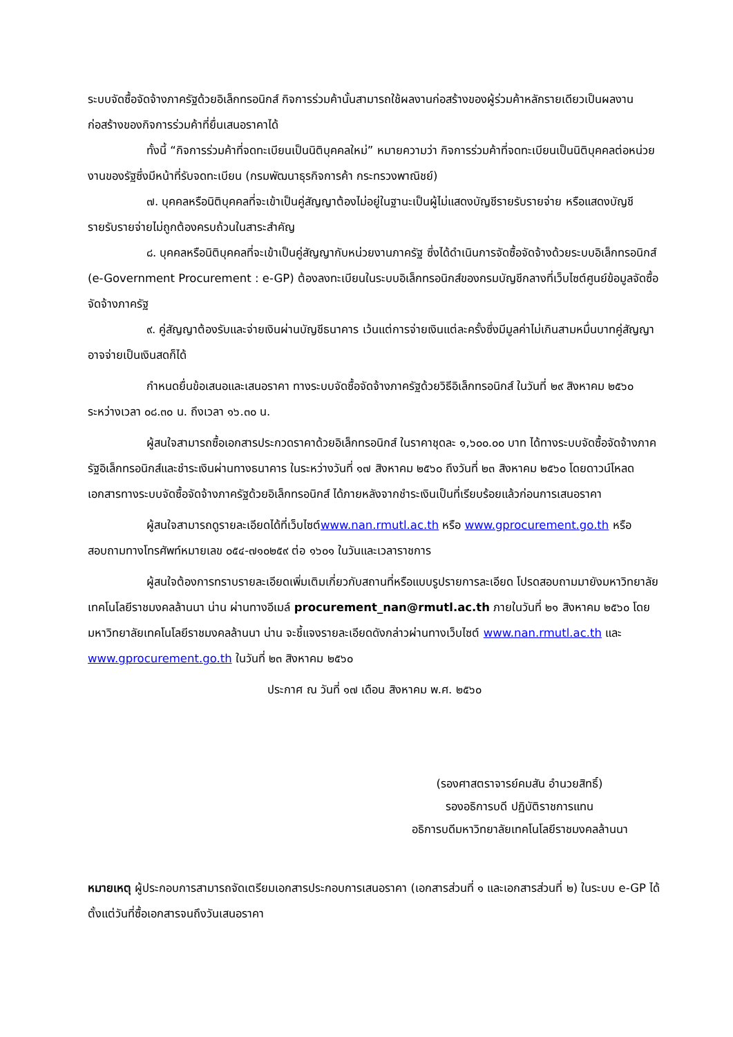ระบบจัดซื้อจัดจ้างภาครัฐด้วยอิเล็กทรอนิกส์ กิจการร่วมค้านั้นสามารถใช้ผลงานก่อสร้างของผู้ร่วมค้าหลักรายเดียวเป็นผลงานก่อสร้างของกิจการร่วมค้าที่ยื่นเสนอราคาได้
ทั้งนี้ “กิจการร่วมค้าที่จดทะเบียนเป็นนิติบุคคลใหม่” หมายความว่า กิจการร่วมค้าที่จดทะเบียนเป็นนิติบุคคลต่อหน่วยงานของรัฐซึ่งมีหน้าที่รับจดทะเบียน (กรมพัฒนาธุรกิจการค้า กระทรวงพาณิชย์)
๗. บุคคลหรือนิติบุคคลที่จะเข้าเป็นคู่สัญญาต้องไม่อยู่ในฐานะเป็นผู้ไม่แสดงบัญชีรายรับรายจ่าย หรือแสดงบัญชีรายรับรายจ่ายไม่ถูกต้องครบถ้วนในสาระสำคัญ
๘. บุคคลหรือนิติบุคคลที่จะเข้าเป็นคู่สัญญากับหน่วยงานภาครัฐ ซึ่งได้ดำเนินการจัดซื้อจัดจ้างด้วยระบบอิเล็กทรอนิกส์ (e-Government Procurement : e-GP) ต้องลงทะเบียนในระบบอิเล็กทรอนิกส์ของกรมบัญชีกลางที่เว็บไซต์ศูนย์ข้อมูลจัดซื้อจัดจ้างภาครัฐ
๙. คู่สัญญาต้องรับและจ่ายเงินผ่านบัญชีธนาคาร เว้นแต่การจ่ายเงินแต่ละครั้งซึ่งมีมูลค่าไม่เกินสามหมื่นบาทคู่สัญญาอาจจ่ายเป็นเงินสดก็ได้
กำหนดยื่นข้อเสนอและเสนอราคา ทางระบบจัดซื้อจัดจ้างภาครัฐด้วยวิธีอิเล็กทรอนิกส์ ในวันที่ ๒๙ สิงหาคม ๒๕๖๐ ระหว่างเวลา ๐๘.๓๐ น. ถึงเวลา ๑๖.๓๐ น.
ผู้สนใจสามารถซื้อเอกสารประกวดราคาด้วยอิเล็กทรอนิกส์ ในราคาชุดละ ๑,๖๐๐.๐๐ บาท ได้ทางระบบจัดซื้อจัดจ้างภาครัฐอิเล็กทรอนิกส์และชำระเงินผ่านทางธนาคาร ในระหว่างวันที่ ๑๗ สิงหาคม ๒๕๖๐ ถึงวันที่ ๒๓ สิงหาคม ๒๕๖๐ โดยดาวน์โหลดเอกสารทางระบบจัดซื้อจัดจ้างภาครัฐด้วยอิเล็กทรอนิกส์ ได้ภายหลังจากชำระเงินเป็นที่เรียบร้อยแล้วก่อนการเสนอราคา
ผู้สนใจสามารถดูรายละเอียดได้ที่เว็บไซต์www.nan.rmutl.ac.th หรือ www.gprocurement.go.th หรือสอบถามทางโทรศัพท์หมายเลข ๐๕๔-๗๑๐๒๕๙ ต่อ ๑๖๐๑ ในวันและเวลาราชการ
ผู้สนใจต้องการทราบรายละเอียดเพิ่มเติมเกี่ยวกับสถานที่หรือแบบรูปรายการละเอียด โปรดสอบถามมายังมหาวิทยาลัยเทคโนโลยีราชมงคลล้านนา น่าน ผ่านทางอีเมล์ procurement_nan@rmutl.ac.th ภายในวันที่ ๒๑ สิงหาคม ๒๕๖๐ โดยมหาวิทยาลัยเทคโนโลยีราชมงคลล้านนา น่าน จะชี้แจงรายละเอียดดังกล่าวผ่านทางเว็บไซต์ www.nan.rmutl.ac.th และ www.gprocurement.go.th ในวันที่ ๒๓ สิงหาคม ๒๕๖๐
ประกาศ ณ วันที่ ๑๗ เดือน สิงหาคม พ.ศ. ๒๕๖๐
​
(รองศาสตราจารย์คมสัน อำนวยสิทธิ์)
รองอธิการบดี ปฏิบัติราชการแทน
อธิการบดีมหาวิทยาลัยเทคโนโลยีราชมงคลล้านนา
หมายเหตุ ผู้ประกอบการสามารถจัดเตรียมเอกสารประกอบการเสนอราคา (เอกสารส่วนที่ ๑ และเอกสารส่วนที่ ๒) ในระบบ e-GP ได้ตั้งแต่วันที่ซื้อเอกสารจนถึงวันเสนอราคา